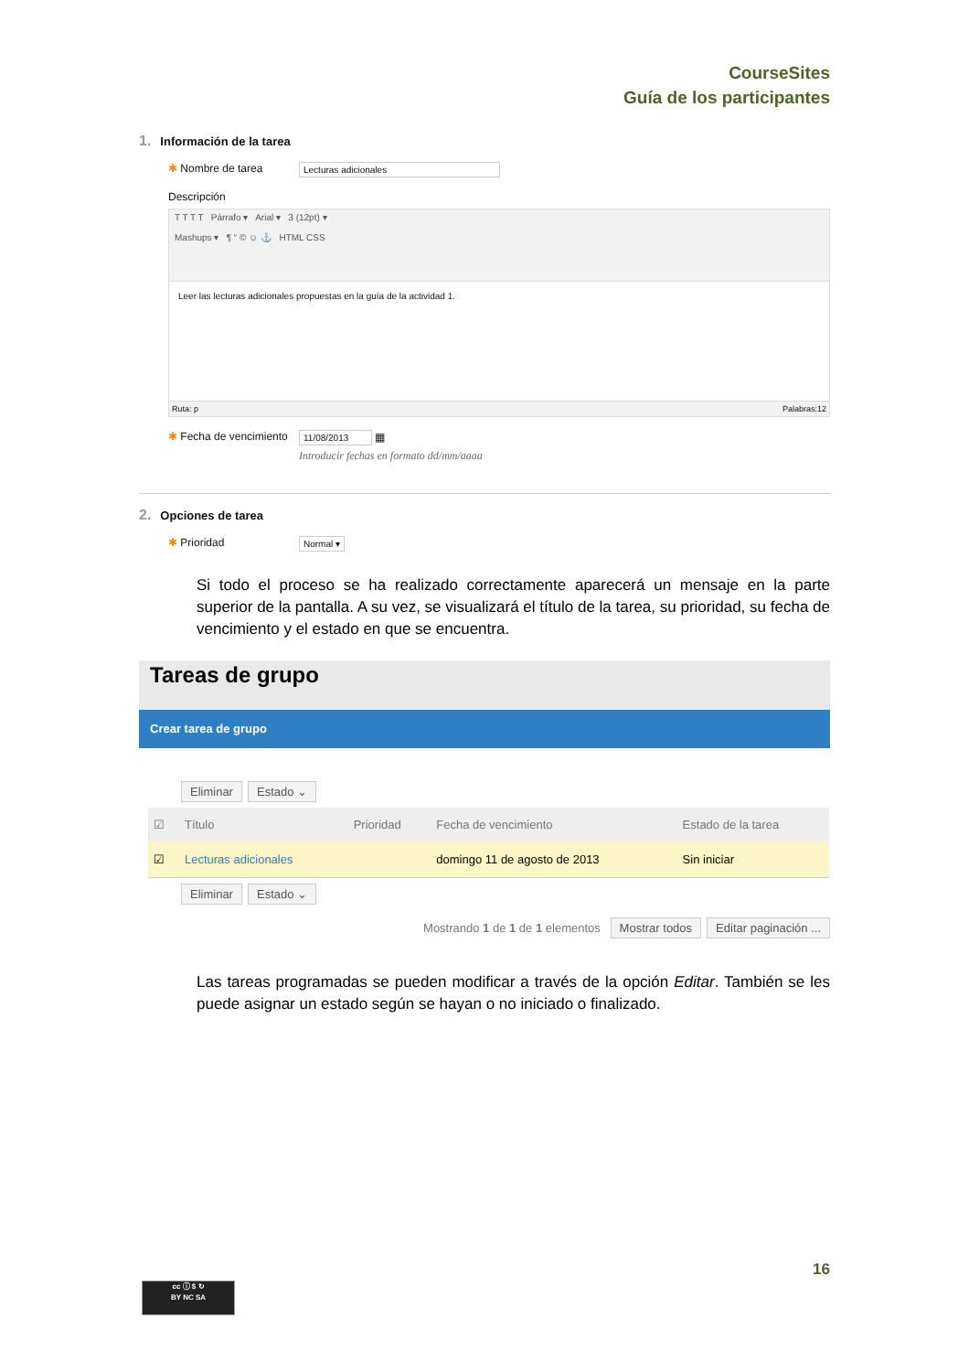CourseSites
Guía de los participantes
1. Información de la tarea
✱ Nombre de tarea
Lecturas adicionales
Descripción
T T T T Párrafo ▾ Arial ▾ 3 (12pt) ▾
Mashups ▾ ¶ “ © ☺ ⚓ HTML CSS
Leer las lecturas adicionales propuestas en la guía de la actividad 1.
Ruta: p Palabras:12
✱ Fecha de vencimiento
11/08/2013 ▦
Introducir fechas en formato dd/mm/aaaa
2. Opciones de tarea
✱ Prioridad
Normal ▾
Si todo el proceso se ha realizado correctamente aparecerá un mensaje en la parte superior de la pantalla. A su vez, se visualizará el título de la tarea, su prioridad, su fecha de vencimiento y el estado en que se encuentra.
Tareas de grupo
Crear tarea de grupo
Eliminar Estado ⌄
| ☑ | Título | Prioridad | Fecha de vencimiento | Estado de la tarea |
| --- | --- | --- | --- | --- |
| ☑ | Lecturas adicionales | | domingo 11 de agosto de 2013 | Sin iniciar |
Eliminar Estado ⌄
Mostrando 1 de 1 de 1 elementos Mostrar todos Editar paginación ...
Las tareas programadas se pueden modificar a través de la opción Editar. También se les puede asignar un estado según se hayan o no iniciado o finalizado.
16
cc ⓘ $ ↻
BY NC SA